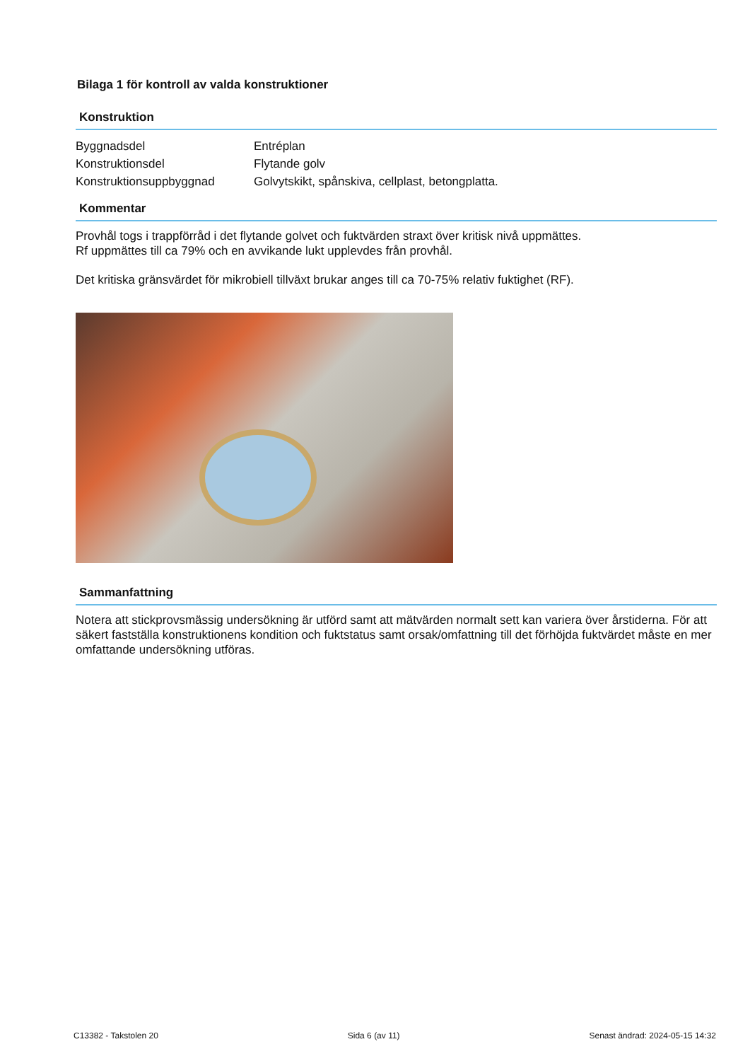Bilaga 1 för kontroll av valda konstruktioner
Konstruktion
Byggnadsdel Entréplan
Konstruktionsdel Flytande golv
Konstruktionsuppbyggnad Golvytskikt, spånskiva, cellplast, betongplatta.
Kommentar
Provhål togs i trappförråd i det flytande golvet och fuktvärden straxt över kritisk nivå uppmättes.
Rf uppmättes till ca 79% och en avvikande lukt upplevdes från provhål.
Det kritiska gränsvärdet för mikrobiell tillväxt brukar anges till ca 70-75% relativ fuktighet (RF).
Sammanfattning
Notera att stickprovsmässig undersökning är utförd samt att mätvärden normalt sett kan variera över årstiderna. För att säkert fastställa konstruktionens kondition och fuktstatus samt orsak/omfattning till det förhöjda fuktvärdet måste en mer omfattande undersökning utföras.
C13382 - Takstolen 20 Sida 6 (av 11) Senast ändrad: 2024-05-15 14:32